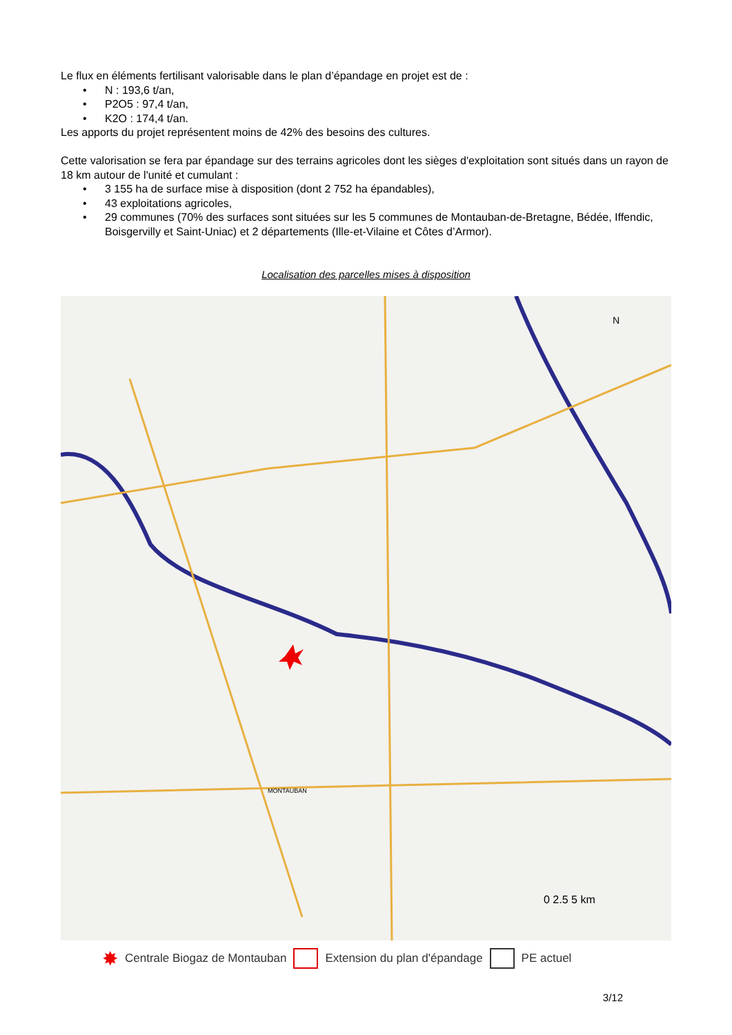Le flux en éléments fertilisant valorisable dans le plan d’épandage en projet est de :
• N : 193,6 t/an,
• P2O5 : 97,4 t/an,
• K2O : 174,4 t/an.
Les apports du projet représentent moins de 42% des besoins des cultures.
Cette valorisation se fera par épandage sur des terrains agricoles dont les sièges d'exploitation sont situés dans un rayon de 18 km autour de l'unité et cumulant :
• 3 155 ha de surface mise à disposition (dont 2 752 ha épandables),
• 43 exploitations agricoles,
• 29 communes (70% des surfaces sont situées sur les 5 communes de Montauban-de-Bretagne, Bédée, Iffendic, Boisgervilly et Saint-Uniac) et 2 départements (Ille-et-Vilaine et Côtes d’Armor).
Localisation des parcelles mises à disposition
MONTAUBAN
N
0 2.5 5 km
✸ Centrale Biogaz de Montauban Extension du plan d'épandage PE actuel
3/12